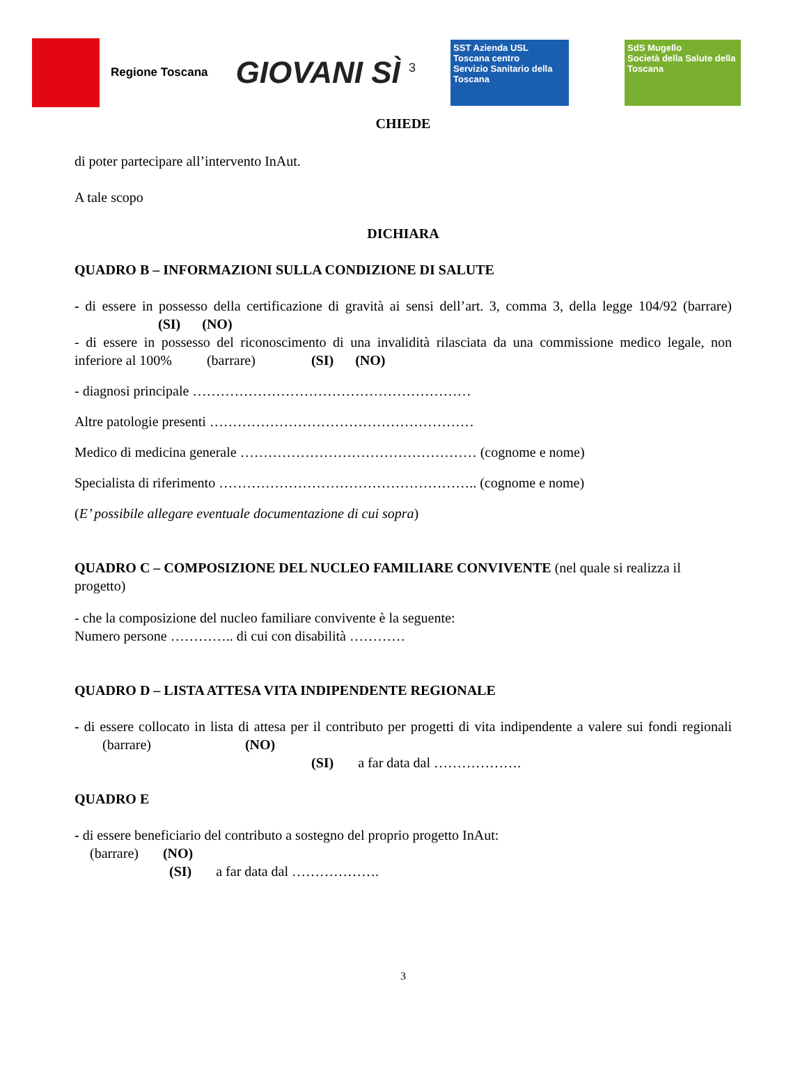Regione Toscana
GIOVANI SÌ <sup>3</sup>
SST Azienda USL Toscana centro
Servizio Sanitario della Toscana
SdS Mugello
Società della Salute della Toscana
CHIEDE
di poter partecipare all’intervento InAut.
A tale scopo
DICHIARA
QUADRO B – INFORMAZIONI SULLA CONDIZIONE DI SALUTE
- di essere in possesso della certificazione di gravità ai sensi dell’art. 3, comma 3, della legge 104/92 (barrare) (SI) (NO)
- di essere in possesso del riconoscimento di una invalidità rilasciata da una commissione medico legale, non inferiore al 100% (barrare) (SI) (NO)
- diagnosi principale ……………………………………………………
Altre patologie presenti …………………………………………………
Medico di medicina generale …………………………………………… (cognome e nome)
Specialista di riferimento ……………………………………………….. (cognome e nome)
(E’ possibile allegare eventuale documentazione di cui sopra)
QUADRO C – COMPOSIZIONE DEL NUCLEO FAMILIARE CONVIVENTE (nel quale si realizza il progetto)
- che la composizione del nucleo familiare convivente è la seguente:
Numero persone ………….. di cui con disabilità …………
QUADRO D – LISTA ATTESA VITA INDIPENDENTE REGIONALE
- di essere collocato in lista di attesa per il contributo per progetti di vita indipendente a valere sui fondi regionali (barrare) (NO)
(SI) a far data dal ……………….
QUADRO E
- di essere beneficiario del contributo a sostegno del proprio progetto InAut:
(barrare) (NO)
(SI) a far data dal ……………….
3